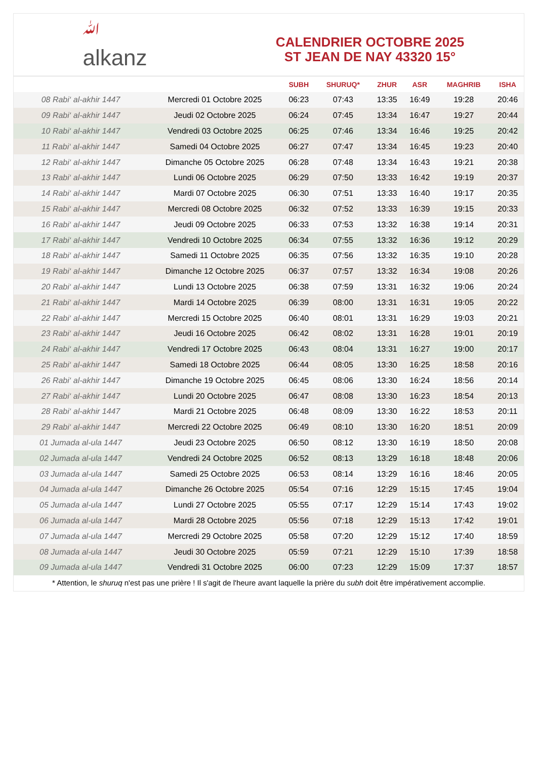ﷲ
alkanz
CALENDRIER OCTOBRE 2025
ST JEAN DE NAY 43320 15°
| | | SUBH | SHURUQ* | ZHUR | ASR | MAGHRIB | ISHA |
| --- | --- | --- | --- | --- | --- | --- | --- |
| 08 Rabi‘ al-akhir 1447 | Mercredi 01 Octobre 2025 | 06:23 | 07:43 | 13:35 | 16:49 | 19:28 | 20:46 |
| 09 Rabi‘ al-akhir 1447 | Jeudi 02 Octobre 2025 | 06:24 | 07:45 | 13:34 | 16:47 | 19:27 | 20:44 |
| 10 Rabi‘ al-akhir 1447 | Vendredi 03 Octobre 2025 | 06:25 | 07:46 | 13:34 | 16:46 | 19:25 | 20:42 |
| 11 Rabi‘ al-akhir 1447 | Samedi 04 Octobre 2025 | 06:27 | 07:47 | 13:34 | 16:45 | 19:23 | 20:40 |
| 12 Rabi‘ al-akhir 1447 | Dimanche 05 Octobre 2025 | 06:28 | 07:48 | 13:34 | 16:43 | 19:21 | 20:38 |
| 13 Rabi‘ al-akhir 1447 | Lundi 06 Octobre 2025 | 06:29 | 07:50 | 13:33 | 16:42 | 19:19 | 20:37 |
| 14 Rabi‘ al-akhir 1447 | Mardi 07 Octobre 2025 | 06:30 | 07:51 | 13:33 | 16:40 | 19:17 | 20:35 |
| 15 Rabi‘ al-akhir 1447 | Mercredi 08 Octobre 2025 | 06:32 | 07:52 | 13:33 | 16:39 | 19:15 | 20:33 |
| 16 Rabi‘ al-akhir 1447 | Jeudi 09 Octobre 2025 | 06:33 | 07:53 | 13:32 | 16:38 | 19:14 | 20:31 |
| 17 Rabi‘ al-akhir 1447 | Vendredi 10 Octobre 2025 | 06:34 | 07:55 | 13:32 | 16:36 | 19:12 | 20:29 |
| 18 Rabi‘ al-akhir 1447 | Samedi 11 Octobre 2025 | 06:35 | 07:56 | 13:32 | 16:35 | 19:10 | 20:28 |
| 19 Rabi‘ al-akhir 1447 | Dimanche 12 Octobre 2025 | 06:37 | 07:57 | 13:32 | 16:34 | 19:08 | 20:26 |
| 20 Rabi‘ al-akhir 1447 | Lundi 13 Octobre 2025 | 06:38 | 07:59 | 13:31 | 16:32 | 19:06 | 20:24 |
| 21 Rabi‘ al-akhir 1447 | Mardi 14 Octobre 2025 | 06:39 | 08:00 | 13:31 | 16:31 | 19:05 | 20:22 |
| 22 Rabi‘ al-akhir 1447 | Mercredi 15 Octobre 2025 | 06:40 | 08:01 | 13:31 | 16:29 | 19:03 | 20:21 |
| 23 Rabi‘ al-akhir 1447 | Jeudi 16 Octobre 2025 | 06:42 | 08:02 | 13:31 | 16:28 | 19:01 | 20:19 |
| 24 Rabi‘ al-akhir 1447 | Vendredi 17 Octobre 2025 | 06:43 | 08:04 | 13:31 | 16:27 | 19:00 | 20:17 |
| 25 Rabi‘ al-akhir 1447 | Samedi 18 Octobre 2025 | 06:44 | 08:05 | 13:30 | 16:25 | 18:58 | 20:16 |
| 26 Rabi‘ al-akhir 1447 | Dimanche 19 Octobre 2025 | 06:45 | 08:06 | 13:30 | 16:24 | 18:56 | 20:14 |
| 27 Rabi‘ al-akhir 1447 | Lundi 20 Octobre 2025 | 06:47 | 08:08 | 13:30 | 16:23 | 18:54 | 20:13 |
| 28 Rabi‘ al-akhir 1447 | Mardi 21 Octobre 2025 | 06:48 | 08:09 | 13:30 | 16:22 | 18:53 | 20:11 |
| 29 Rabi‘ al-akhir 1447 | Mercredi 22 Octobre 2025 | 06:49 | 08:10 | 13:30 | 16:20 | 18:51 | 20:09 |
| 01 Jumada al-ula 1447 | Jeudi 23 Octobre 2025 | 06:50 | 08:12 | 13:30 | 16:19 | 18:50 | 20:08 |
| 02 Jumada al-ula 1447 | Vendredi 24 Octobre 2025 | 06:52 | 08:13 | 13:29 | 16:18 | 18:48 | 20:06 |
| 03 Jumada al-ula 1447 | Samedi 25 Octobre 2025 | 06:53 | 08:14 | 13:29 | 16:16 | 18:46 | 20:05 |
| 04 Jumada al-ula 1447 | Dimanche 26 Octobre 2025 | 05:54 | 07:16 | 12:29 | 15:15 | 17:45 | 19:04 |
| 05 Jumada al-ula 1447 | Lundi 27 Octobre 2025 | 05:55 | 07:17 | 12:29 | 15:14 | 17:43 | 19:02 |
| 06 Jumada al-ula 1447 | Mardi 28 Octobre 2025 | 05:56 | 07:18 | 12:29 | 15:13 | 17:42 | 19:01 |
| 07 Jumada al-ula 1447 | Mercredi 29 Octobre 2025 | 05:58 | 07:20 | 12:29 | 15:12 | 17:40 | 18:59 |
| 08 Jumada al-ula 1447 | Jeudi 30 Octobre 2025 | 05:59 | 07:21 | 12:29 | 15:10 | 17:39 | 18:58 |
| 09 Jumada al-ula 1447 | Vendredi 31 Octobre 2025 | 06:00 | 07:23 | 12:29 | 15:09 | 17:37 | 18:57 |
* Attention, le shuruq n'est pas une prière ! Il s'agit de l'heure avant laquelle la prière du subh doit être impérativement accomplie.